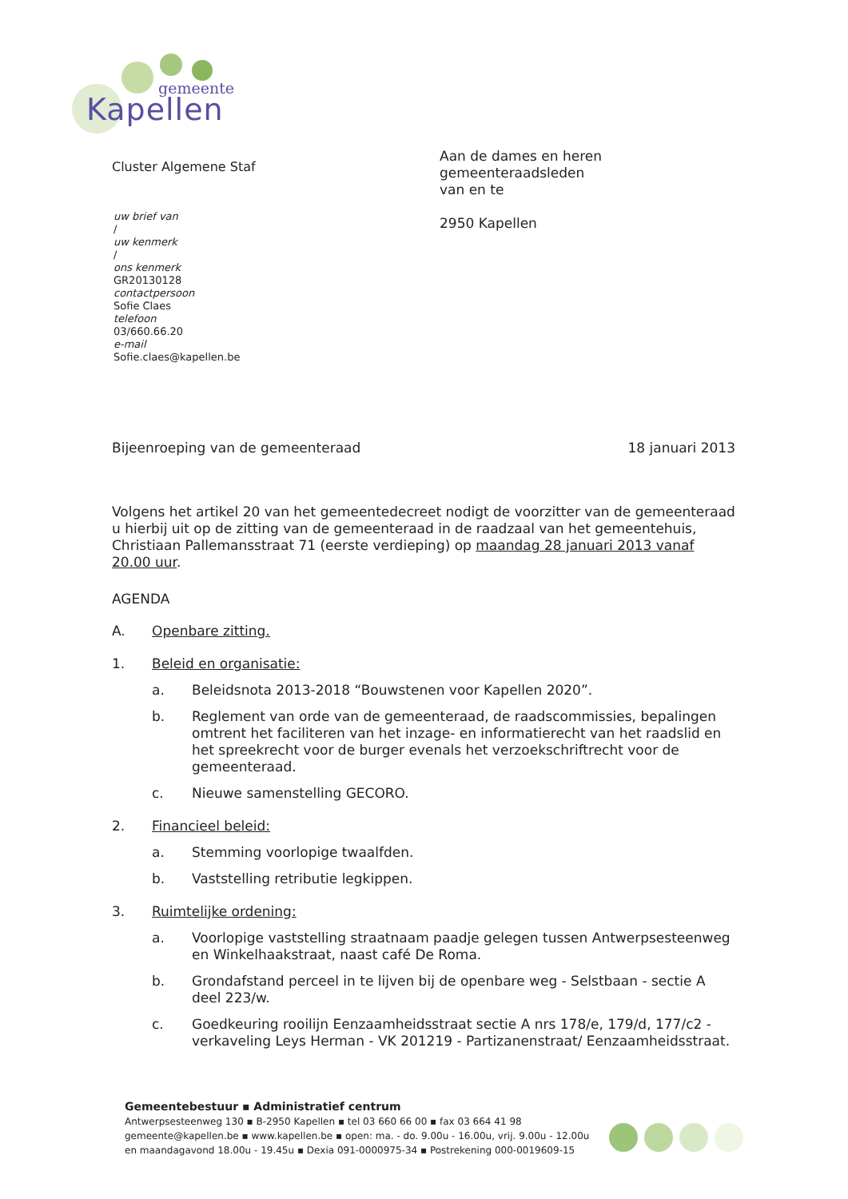gemeente
Kapellen
Cluster Algemene Staf
uw brief van
/
uw kenmerk
/
ons kenmerk
GR20130128
contactpersoon
Sofie Claes
telefoon
03/660.66.20
e-mail
Sofie.claes@kapellen.be
Aan de dames en heren
gemeenteraadsleden
van en te
2950 Kapellen
Bijeenroeping van de gemeenteraad 18 januari 2013
Volgens het artikel 20 van het gemeentedecreet nodigt de voorzitter van de gemeenteraad u hierbij uit op de zitting van de gemeenteraad in de raadzaal van het gemeentehuis, Christiaan Pallemansstraat 71 (eerste verdieping) op maandag 28 januari 2013 vanaf 20.00 uur.
AGENDA
A. Openbare zitting.
1. Beleid en organisatie:
a. Beleidsnota 2013-2018 “Bouwstenen voor Kapellen 2020”.
b. Reglement van orde van de gemeenteraad, de raadscommissies, bepalingen omtrent het faciliteren van het inzage- en informatierecht van het raadslid en het spreekrecht voor de burger evenals het verzoekschriftrecht voor de gemeenteraad.
c. Nieuwe samenstelling GECORO.
2. Financieel beleid:
a. Stemming voorlopige twaalfden.
b. Vaststelling retributie legkippen.
3. Ruimtelijke ordening:
a. Voorlopige vaststelling straatnaam paadje gelegen tussen Antwerpsesteenweg en Winkelhaakstraat, naast café De Roma.
b. Grondafstand perceel in te lijven bij de openbare weg - Selstbaan - sectie A deel 223/w.
c. Goedkeuring rooilijn Eenzaamheidsstraat sectie A nrs 178/e, 179/d, 177/c2 - verkaveling Leys Herman - VK 201219 - Partizanenstraat/ Eenzaamheidsstraat.
Gemeentebestuur ▪ Administratief centrum
Antwerpsesteenweg 130 ▪ B-2950 Kapellen ▪ tel 03 660 66 00 ▪ fax 03 664 41 98
gemeente@kapellen.be ▪ www.kapellen.be ▪ open: ma. - do. 9.00u - 16.00u, vrij. 9.00u - 12.00u
en maandagavond 18.00u - 19.45u ▪ Dexia 091-0000975-34 ▪ Postrekening 000-0019609-15